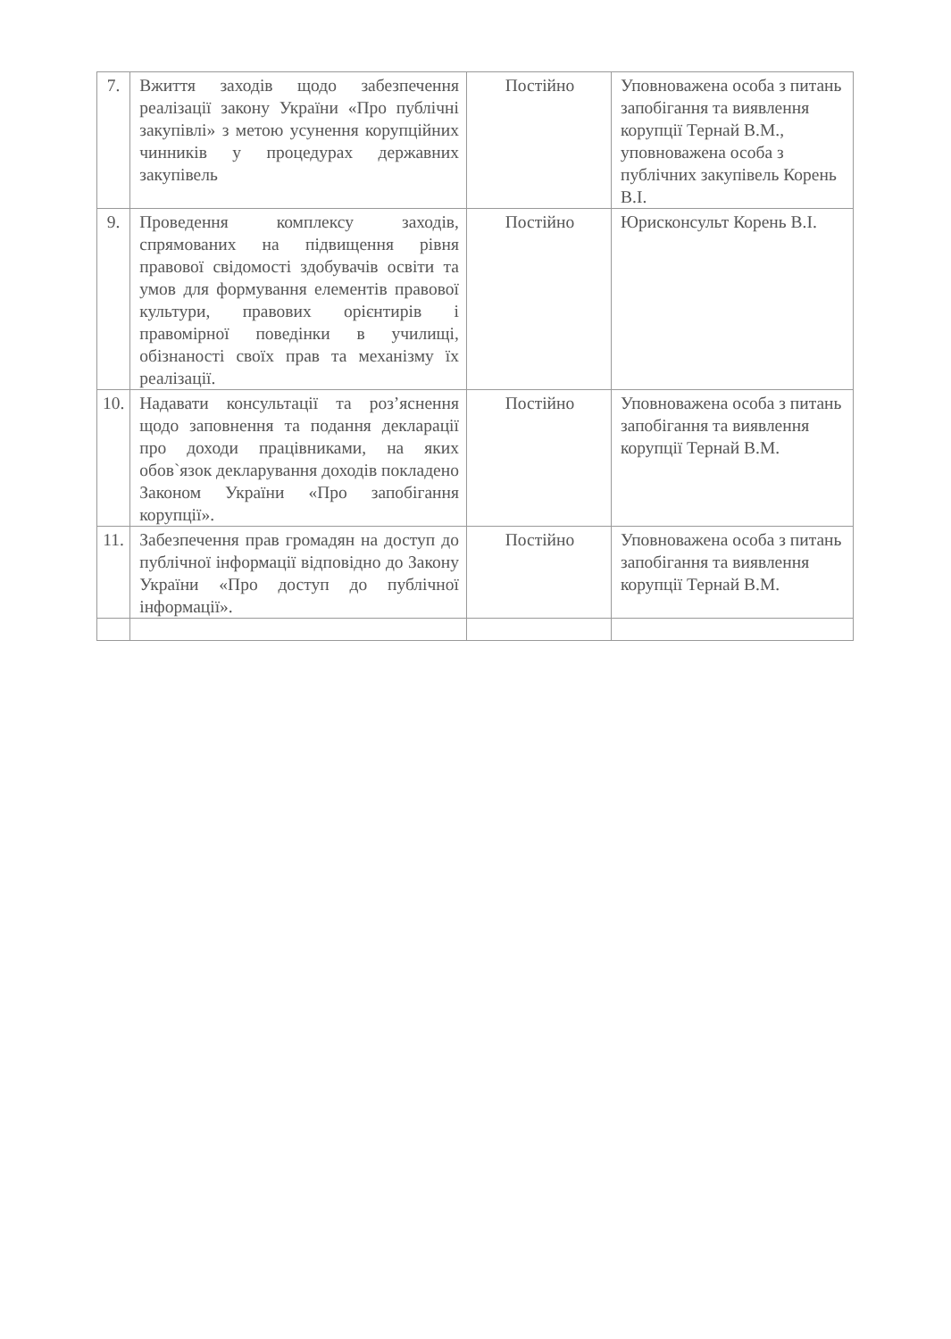| 7. | Вжиття заходів щодо забезпечення реалізації закону України «Про публічні закупівлі» з метою усунення корупційних чинників у процедурах державних закупівель | Постійно | Уповноважена особа з питань запобігання та виявлення корупції Тернай В.М., уповноважена особа з публічних закупівель Корень В.І. |
| 9. | Проведення комплексу заходів, спрямованих на підвищення рівня правової свідомості здобувачів освіти та умов для формування елементів правової культури, правових орієнтирів і правомірної поведінки в училищі, обізнаності своїх прав та механізму їх реалізації. | Постійно | Юрисконсульт Корень В.І. |
| 10. | Надавати консультації та роз’яснення щодо заповнення та подання декларації про доходи працівниками, на яких обов`язок декларування доходів покладено Законом України «Про запобігання корупції». | Постійно | Уповноважена особа з питань запобігання та виявлення корупції Тернай В.М. |
| 11. | Забезпечення прав громадян на доступ до публічної інформації відповідно до Закону України «Про доступ до публічної інформації». | Постійно | Уповноважена особа з питань запобігання та виявлення корупції Тернай В.М. |